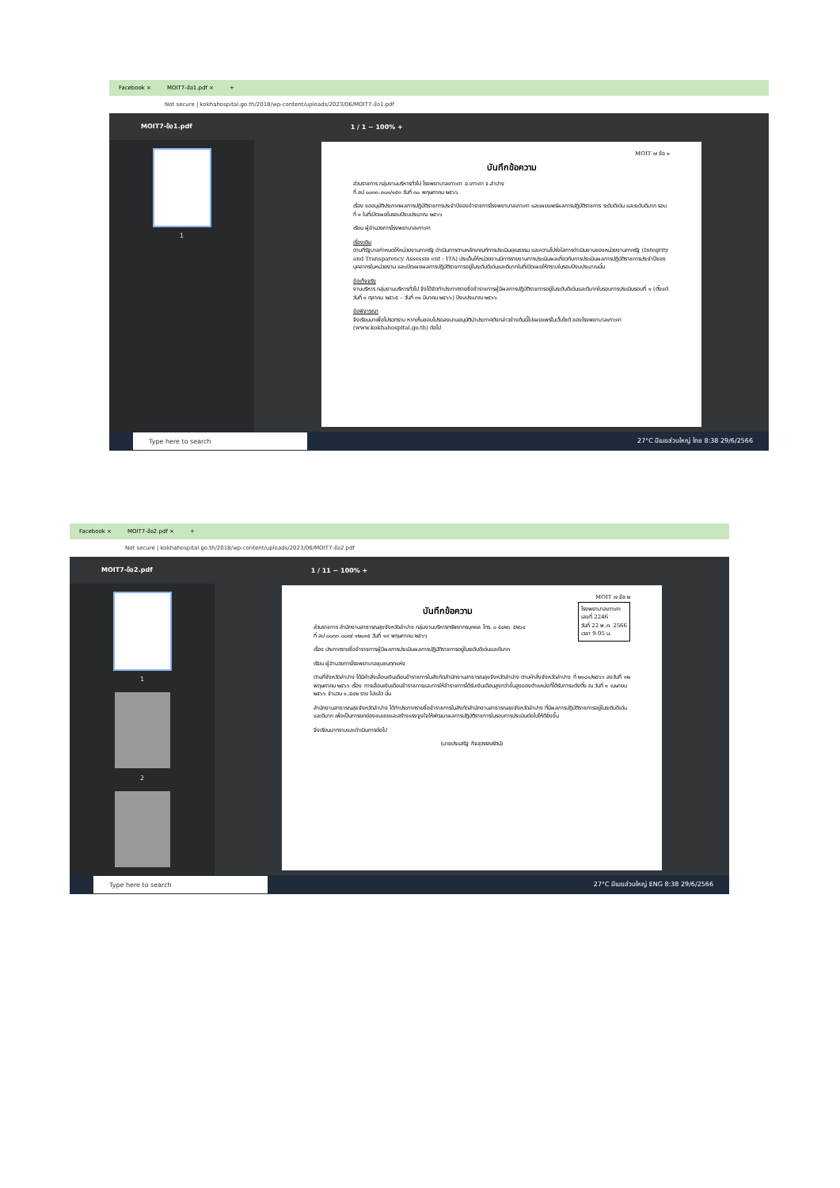Facebook × MOIT7-ข้อ1.pdf × +
Not secure | kokhahospital.go.th/2018/wp-content/uploads/2023/06/MOIT7-ข้อ1.pdf
MOIT7-ข้อ1.pdf 1 / 1 − 100% +
1
MOIT ๗ ข้อ ๑
บันทึกข้อความ
ส่วนราชการ กลุ่มงานบริหารทั่วไป โรงพยาบาลเกาะคา อ.เกาะคา จ.ลำปาง
ที่ ลป ๐๐๓๓.๓๐๑/๑๕๓ วันที่ ๓๐ พฤษภาคม ๒๕๖๖
เรื่อง ขออนุมัติประกาศผลการปฏิบัติราชการประจำปีของข้าราชการโรงพยาบาลเกาะคา และเผยแพร่ผลการปฏิบัติราชการ ระดับดีเด่น และระดับดีมาก รอบที่ ๑ ในที่เปิดเผยในรอบปีงบประมาณ ๒๕๖๖
เรียน ผู้อำนวยการโรงพยาบาลเกาะคา
เรื่องเดิม
ตามที่รัฐบาลกำหนดให้หน่วยงานภาครัฐ ดำเนินการตามหลักเกณฑ์การประเมินคุณธรรม และความโปร่งใสการดำเนินงานของหน่วยงานภาครัฐ (Integrity and Transparency Assessm ent : ITA) ประเด็นให้หน่วยงานมีการรายงานการประเมินผลเกี่ยวกับการประเมินผลการปฏิบัติราชการประจำปีของบุคลากรในหน่วยงาน และเปิดเผยผลการปฏิบัติราชการอยู่ในระดับดีเด่นและดีมากในที่เปิดเผยให้ทราบในรอบปีงบประมาณนั้น
ข้อเท็จจริง
งานบริหาร กลุ่มงานบริหารทั่วไป จึงได้จัดทำประกาศรายชื่อข้าราชการผู้มีผลการปฏิบัติราชการอยู่ในระดับดีเด่นและดีมากในรอบการประเมินรอบที่ ๑ (ตั้งแต่วันที่ ๑ ตุลาคม ๒๕๖๕ – วันที่ ๓๑ มีนาคม ๒๕๖๖) ปีงบประมาณ ๒๕๖๖
ข้อพิจารณา
จึงเรียนมาเพื่อโปรดทราบ หากเห็นชอบโปรดลงนามอนุมัตินำประกาศดังกล่าวข้างต้นนี้ไปเผยแพร่ในเว็บไซต์ ของโรงพยาบาลเกาะคา (www.kokhahospital.go.th) ต่อไป
Type here to search
27°C มีเมฆส่วนใหญ่ ไทย 8:38 29/6/2566
Facebook × MOIT7-ข้อ2.pdf × +
Not secure | kokhahospital.go.th/2018/wp-content/uploads/2023/06/MOIT7-ข้อ2.pdf
MOIT7-ข้อ2.pdf 1 / 11 − 100% +
1
2
MOIT ๗ ข้อ ๒
โรงพยาบาลเกาะคา
เลขที่ 2246
วันที่ 22 พ.ค. 2566
เวลา 9.05 น.
บันทึกข้อความ
ส่วนราชการ สำนักงานสาธารณสุขจังหวัดลำปาง กลุ่มงานบริหารทรัพยากรบุคคล โทร. ๐ ๕๔๒๖ ๕๒๖๔
ที่ ลป ๐๐๓๓.๐๐๗/ ๑๒๐๑๕ วันที่ ๑๙ พฤษภาคม ๒๕๖๖
เรื่อง ประกาศรายชื่อข้าราชการผู้มีผลการประเมินผลการปฏิบัติราชการอยู่ในระดับดีเด่นและดีมาก
เรียน ผู้อำนวยการโรงพยาบาลชุมชนทุกแห่ง
ตามที่จังหวัดลำปาง ได้มีคำสั่งเลื่อนเงินเดือนข้าราชการในสังกัดสำนักงานสาธารณสุขจังหวัดลำปาง ตามคำสั่งจังหวัดลำปาง ที่ ๒๑๘๑/๒๕๖๖ ลงวันที่ ๑๒ พฤษภาคม ๒๕๖๖ เรื่อง การเลื่อนเงินเดือนข้าราชการและการให้ข้าราชการได้รับเงินเดือนสูงกว่าขั้นสูงของตำแหน่งที่ได้รับการแต่งตั้ง ณ วันที่ ๑ เมษายน ๒๕๖๖ จำนวน ๑,๕๔๒ ราย ไปแล้ว นั้น
สำนักงานสาธารณสุขจังหวัดลำปาง ได้ทำประกาศรายชื่อข้าราชการในสังกัดสำนักงานสาธารณสุขจังหวัดลำปาง ที่มีผลการปฏิบัติราชการอยู่ในระดับดีเด่นและดีมาก เพื่อเป็นการยกย่องชมเชยและสร้างแรงจูงใจให้พัฒนาผลการปฏิบัติราชการในรอบการประเมินต่อไปให้ดียิ่งขึ้น
จึงเรียนมาทราบและดำเนินการต่อไป
(นายประเสริฐ กิจสุวรรณรัตน์)
Type here to search
27°C มีเมฆส่วนใหญ่ ENG 8:38 29/6/2566